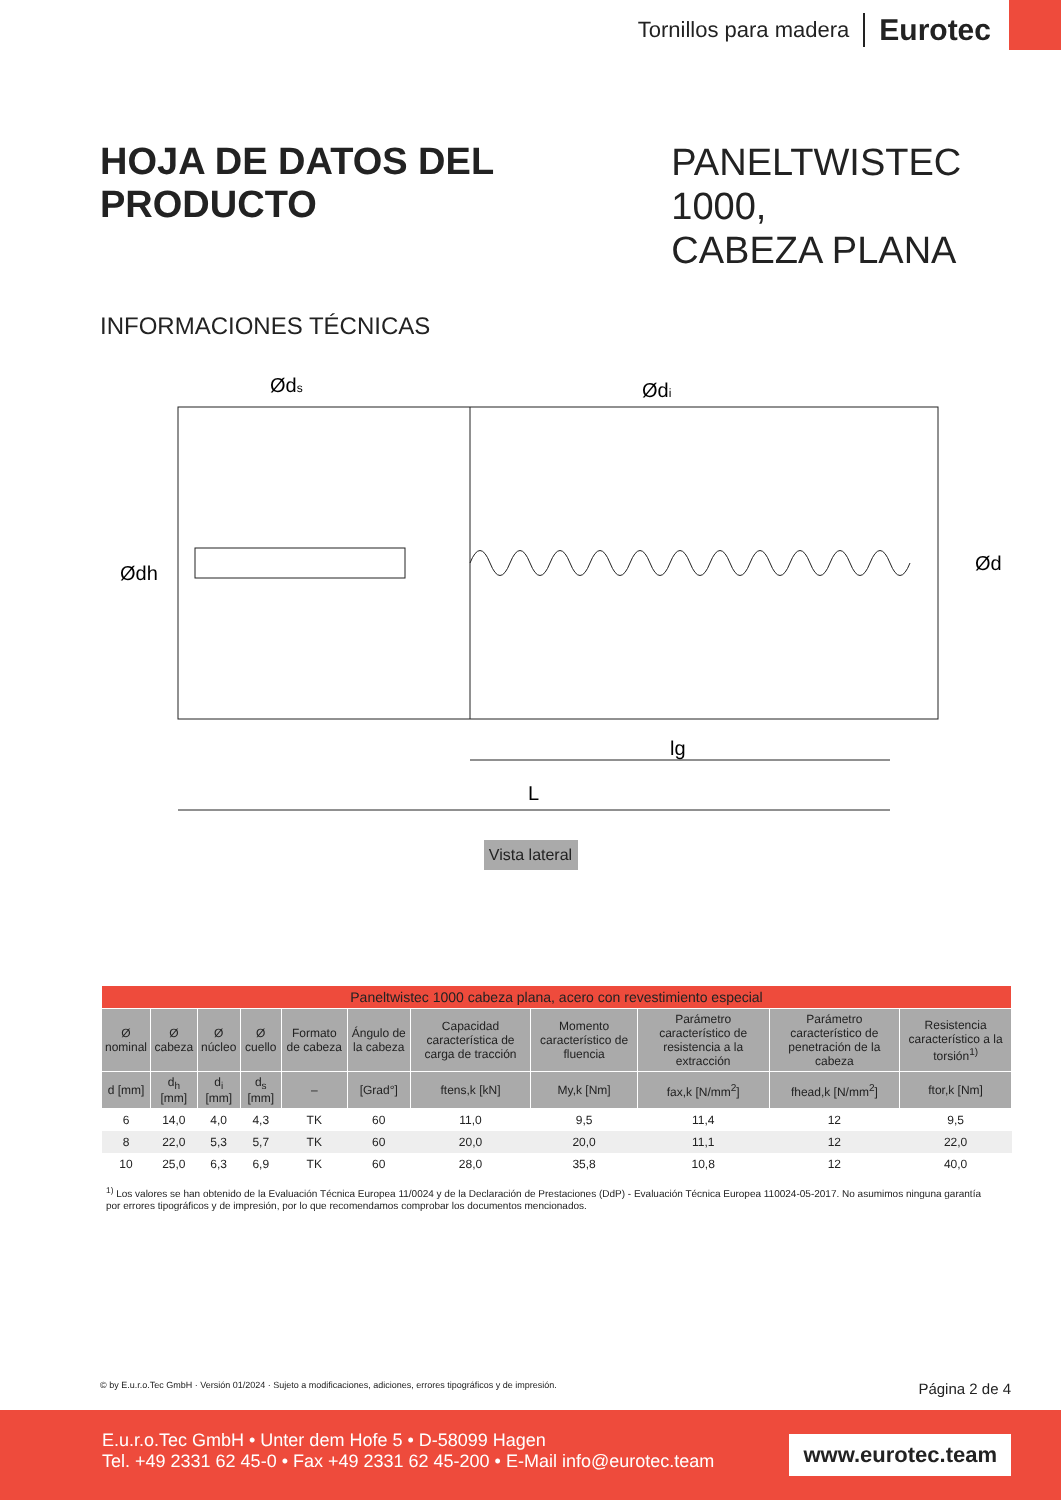Tornillos para madera Eurotec
HOJA DE DATOS DEL PRODUCTO
PANELTWISTEC 1000,
CABEZA PLANA
INFORMACIONES TÉCNICAS
L
lg
Øds
Ødi
Ødh
Ød
Vista lateral
| Paneltwistec 1000 cabeza plana, acero con revestimiento especial | | | | | | | | | | |
| --- | --- | --- | --- | --- | --- | --- | --- | --- | --- | --- |
| Ø nominal | Ø cabeza | Ø núcleo | Ø cuello | Formato de cabeza | Ángulo de la cabeza | Capacidad característica de carga de tracción | Momento característico de fluencia | Parámetro característico de resistencia a la extracción | Parámetro característico de penetración de la cabeza | Resistencia característico a la torsión<sup>1)</sup> |
| d [mm] | d<sub>h</sub> [mm] | d<sub>i</sub> [mm] | d<sub>s</sub> [mm] | – | [Grad°] | ftens,k [kN] | My,k [Nm] | fax,k [N/mm<sup>2</sup>] | fhead,k [N/mm<sup>2</sup>] | ftor,k [Nm] |
| 6 | 14,0 | 4,0 | 4,3 | TK | 60 | 11,0 | 9,5 | 11,4 | 12 | 9,5 |
| 8 | 22,0 | 5,3 | 5,7 | TK | 60 | 20,0 | 20,0 | 11,1 | 12 | 22,0 |
| 10 | 25,0 | 6,3 | 6,9 | TK | 60 | 28,0 | 35,8 | 10,8 | 12 | 40,0 |
<sup>1)</sup> Los valores se han obtenido de la Evaluación Técnica Europea 11/0024 y de la Declaración de Prestaciones (DdP) - Evaluación Técnica Europea 110024-05-2017. No asumimos ninguna garantía por errores tipográficos y de impresión, por lo que recomendamos comprobar los documentos mencionados.
© by E.u.r.o.Tec GmbH · Versión 01/2024 · Sujeto a modificaciones, adiciones, errores tipográficos y de impresión. Página 2 de 4
E.u.r.o.Tec GmbH • Unter dem Hofe 5 • D-58099 Hagen
Tel. +49 2331 62 45-0 • Fax +49 2331 62 45-200 • E-Mail info@eurotec.team
www.eurotec.team